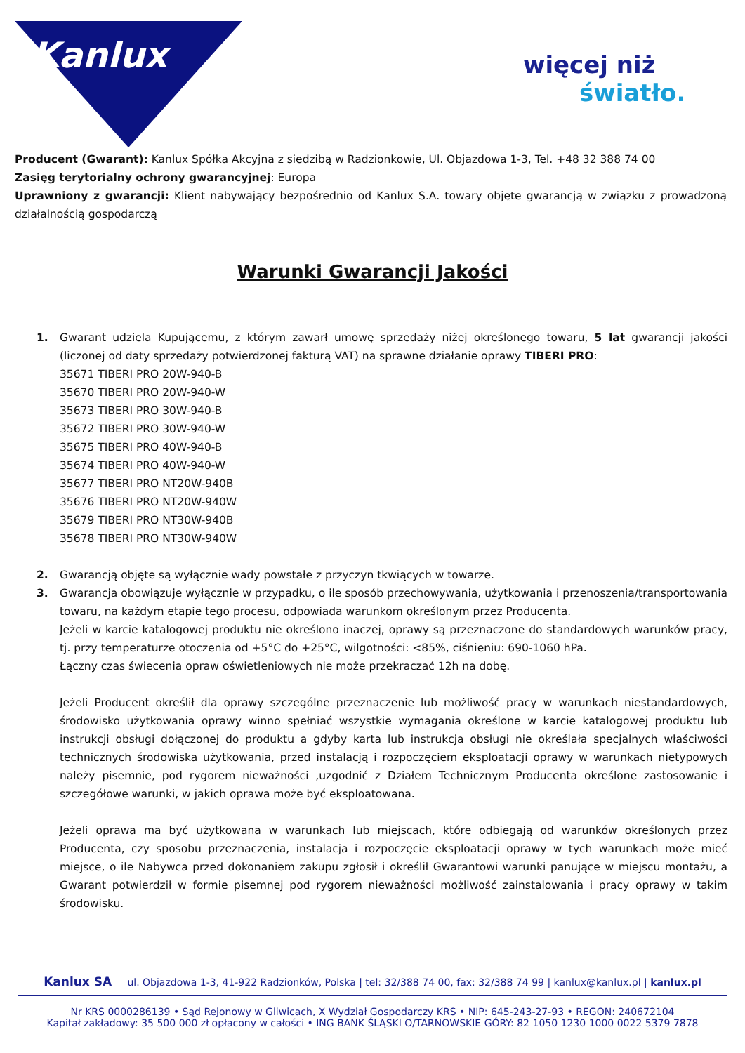Kanlux
więcej niż
światło.
Producent (Gwarant): Kanlux Spółka Akcyjna z siedzibą w Radzionkowie, Ul. Objazdowa 1-3, Tel. +48 32 388 74 00
Zasięg terytorialny ochrony gwarancyjnej: Europa
Uprawniony z gwarancji: Klient nabywający bezpośrednio od Kanlux S.A. towary objęte gwarancją w związku z prowadzoną działalnością gospodarczą
Warunki Gwarancji Jakości
1. Gwarant udziela Kupującemu, z którym zawarł umowę sprzedaży niżej określonego towaru, 5 lat gwarancji jakości (liczonej od daty sprzedaży potwierdzonej fakturą VAT) na sprawne działanie oprawy TIBERI PRO:
35671 TIBERI PRO 20W-940-B
35670 TIBERI PRO 20W-940-W
35673 TIBERI PRO 30W-940-B
35672 TIBERI PRO 30W-940-W
35675 TIBERI PRO 40W-940-B
35674 TIBERI PRO 40W-940-W
35677 TIBERI PRO NT20W-940B
35676 TIBERI PRO NT20W-940W
35679 TIBERI PRO NT30W-940B
35678 TIBERI PRO NT30W-940W
2. Gwarancją objęte są wyłącznie wady powstałe z przyczyn tkwiących w towarze.
3. Gwarancja obowiązuje wyłącznie w przypadku, o ile sposób przechowywania, użytkowania i przenoszenia/transportowania towaru, na każdym etapie tego procesu, odpowiada warunkom określonym przez Producenta.
Jeżeli w karcie katalogowej produktu nie określono inaczej, oprawy są przeznaczone do standardowych warunków pracy, tj. przy temperaturze otoczenia od +5°C do +25°C, wilgotności: <85%, ciśnieniu: 690-1060 hPa.
Łączny czas świecenia opraw oświetleniowych nie może przekraczać 12h na dobę.
Jeżeli Producent określił dla oprawy szczególne przeznaczenie lub możliwość pracy w warunkach niestandardowych, środowisko użytkowania oprawy winno spełniać wszystkie wymagania określone w karcie katalogowej produktu lub instrukcji obsługi dołączonej do produktu a gdyby karta lub instrukcja obsługi nie określała specjalnych właściwości technicznych środowiska użytkowania, przed instalacją i rozpoczęciem eksploatacji oprawy w warunkach nietypowych należy pisemnie, pod rygorem nieważności ,uzgodnić z Działem Technicznym Producenta określone zastosowanie i szczegółowe warunki, w jakich oprawa może być eksploatowana.
Jeżeli oprawa ma być użytkowana w warunkach lub miejscach, które odbiegają od warunków określonych przez Producenta, czy sposobu przeznaczenia, instalacja i rozpoczęcie eksploatacji oprawy w tych warunkach może mieć miejsce, o ile Nabywca przed dokonaniem zakupu zgłosił i określił Gwarantowi warunki panujące w miejscu montażu, a Gwarant potwierdził w formie pisemnej pod rygorem nieważności możliwość zainstalowania i pracy oprawy w takim środowisku.
Kanlux SA ul. Objazdowa 1-3, 41-922 Radzionków, Polska | tel: 32/388 74 00, fax: 32/388 74 99 | kanlux@kanlux.pl | kanlux.pl
Nr KRS 0000286139 • Sąd Rejonowy w Gliwicach, X Wydział Gospodarczy KRS • NIP: 645-243-27-93 • REGON: 240672104
Kapitał zakładowy: 35 500 000 zł opłacony w całości • ING BANK ŚLĄSKI O/TARNOWSKIE GÓRY: 82 1050 1230 1000 0022 5379 7878